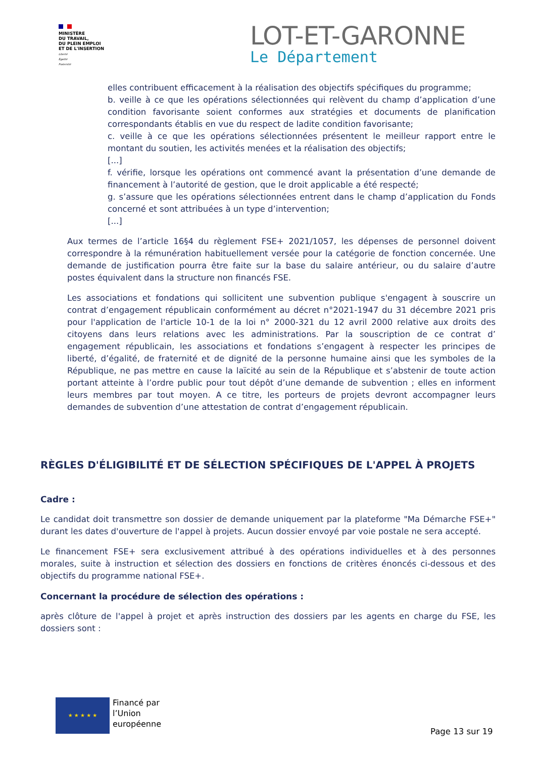MINISTÈRE
DU TRAVAIL,
DU PLEIN EMPLOI
ET DE L'INSERTION
Liberté
Égalité
Fraternité
LOT-ET-GARONNE
Le Département
elles contribuent efficacement à la réalisation des objectifs spécifiques du programme;
b. veille à ce que les opérations sélectionnées qui relèvent du champ d’application d’une condition favorisante soient conformes aux stratégies et documents de planification correspondants établis en vue du respect de ladite condition favorisante;
c. veille à ce que les opérations sélectionnées présentent le meilleur rapport entre le montant du soutien, les activités menées et la réalisation des objectifs;
[...]
f. vérifie, lorsque les opérations ont commencé avant la présentation d’une demande de financement à l’autorité de gestion, que le droit applicable a été respecté;
g. s’assure que les opérations sélectionnées entrent dans le champ d’application du Fonds concerné et sont attribuées à un type d’intervention;
[...]
Aux termes de l’article 16§4 du règlement FSE+ 2021/1057, les dépenses de personnel doivent correspondre à la rémunération habituellement versée pour la catégorie de fonction concernée. Une demande de justification pourra être faite sur la base du salaire antérieur, ou du salaire d’autre postes équivalent dans la structure non financés FSE.
Les associations et fondations qui sollicitent une subvention publique s'engagent à souscrire un contrat d’engagement républicain conformément au décret n°2021-1947 du 31 décembre 2021 pris pour l'application de l'article 10-1 de la loi n° 2000-321 du 12 avril 2000 relative aux droits des citoyens dans leurs relations avec les administrations. Par la souscription de ce contrat d’ engagement républicain, les associations et fondations s’engagent à respecter les principes de liberté, d’égalité, de fraternité et de dignité de la personne humaine ainsi que les symboles de la République, ne pas mettre en cause la laïcité au sein de la République et s’abstenir de toute action portant atteinte à l’ordre public pour tout dépôt d’une demande de subvention ; elles en informent leurs membres par tout moyen. A ce titre, les porteurs de projets devront accompagner leurs demandes de subvention d’une attestation de contrat d’engagement républicain.
RÈGLES D'ÉLIGIBILITÉ ET DE SÉLECTION SPÉCIFIQUES DE L'APPEL À PROJETS
Cadre :
Le candidat doit transmettre son dossier de demande uniquement par la plateforme "Ma Démarche FSE+" durant les dates d'ouverture de l'appel à projets. Aucun dossier envoyé par voie postale ne sera accepté.
Le financement FSE+ sera exclusivement attribué à des opérations individuelles et à des personnes morales, suite à instruction et sélection des dossiers en fonctions de critères énoncés ci-dessous et des objectifs du programme national FSE+.
Concernant la procédure de sélection des opérations :
après clôture de l'appel à projet et après instruction des dossiers par les agents en charge du FSE, les dossiers sont :
★ ★ ★ ★ ★
Financé par
l’Union
européenne
Page 13 sur 19